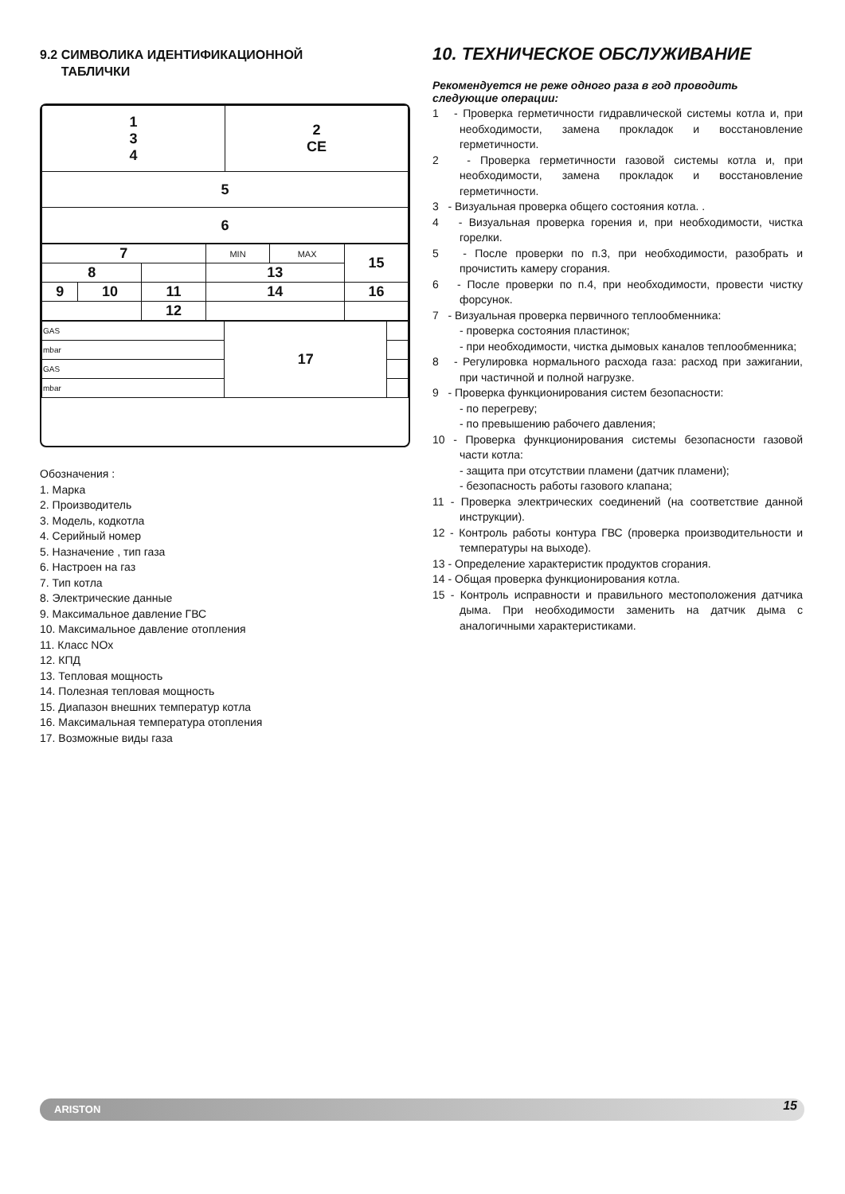9.2 СИМВОЛИКА ИДЕНТИФИКАЦИОННОЙ
ТАБЛИЧКИ
| 1 3 4 | 2 CE |
| 5 | |
| 6 | |
| 7 | | | MIN | MAX | 15 |
| 8 | | | 13 | | |
| 9 | 10 | 11 | 14 | | 16 |
| | | 12 | | | |
| GAS | 17 | |
| mbar | | |
| GAS | | |
| mbar | | |
Обозначения :
1. Марка
2. Производитель
3. Модель, кодкотла
4. Серийный номер
5. Назначение , тип газа
6. Настроен на газ
7. Тип котла
8. Электрические данные
9. Максимальное давление ГВС
10. Максимальное давление отопления
11. Класс NOx
12. КПД
13. Тепловая мощность
14. Полезная тепловая мощность
15. Диапазон внешних температур котла
16. Максимальная температура отопления
17. Возможные виды газа
10. ТЕХНИЧЕСКОЕ ОБСЛУЖИВАНИЕ
Рекомендуется не реже одного раза в год проводить следующие операции:
1 - Проверка герметичности гидравлической системы котла и, при необходимости, замена прокладок и восстановление герметичности.
2 - Проверка герметичности газовой системы котла и, при необходимости, замена прокладок и восстановление герметичности.
3 - Визуальная проверка общего состояния котла. .
4 - Визуальная проверка горения и, при необходимости, чистка горелки.
5 - После проверки по п.3, при необходимости, разобрать и прочистить камеру сгорания.
6 - После проверки по п.4, при необходимости, провести чистку форсунок.
7 - Визуальная проверка первичного теплообменника:
- проверка состояния пластинок;
- при необходимости, чистка дымовых каналов теплообменника;
8 - Регулировка нормального расхода газа: расход при зажигании, при частичной и полной нагрузке.
9 - Проверка функционирования систем безопасности:
- по перегреву;
- по превышению рабочего давления;
10 - Проверка функционирования системы безопасности газовой части котла:
- защита при отсутствии пламени (датчик пламени);
- безопасность работы газового клапана;
11 - Проверка электрических соединений (на соответствие данной инструкции).
12 - Контроль работы контура ГВС (проверка производительности и температуры на выходе).
13 - Определение характеристик продуктов сгорания.
14 - Общая проверка функционирования котла.
15 - Контроль исправности и правильного местоположения датчика дыма. При необходимости заменить на датчик дыма с аналогичными характеристиками.
ARISTON 15